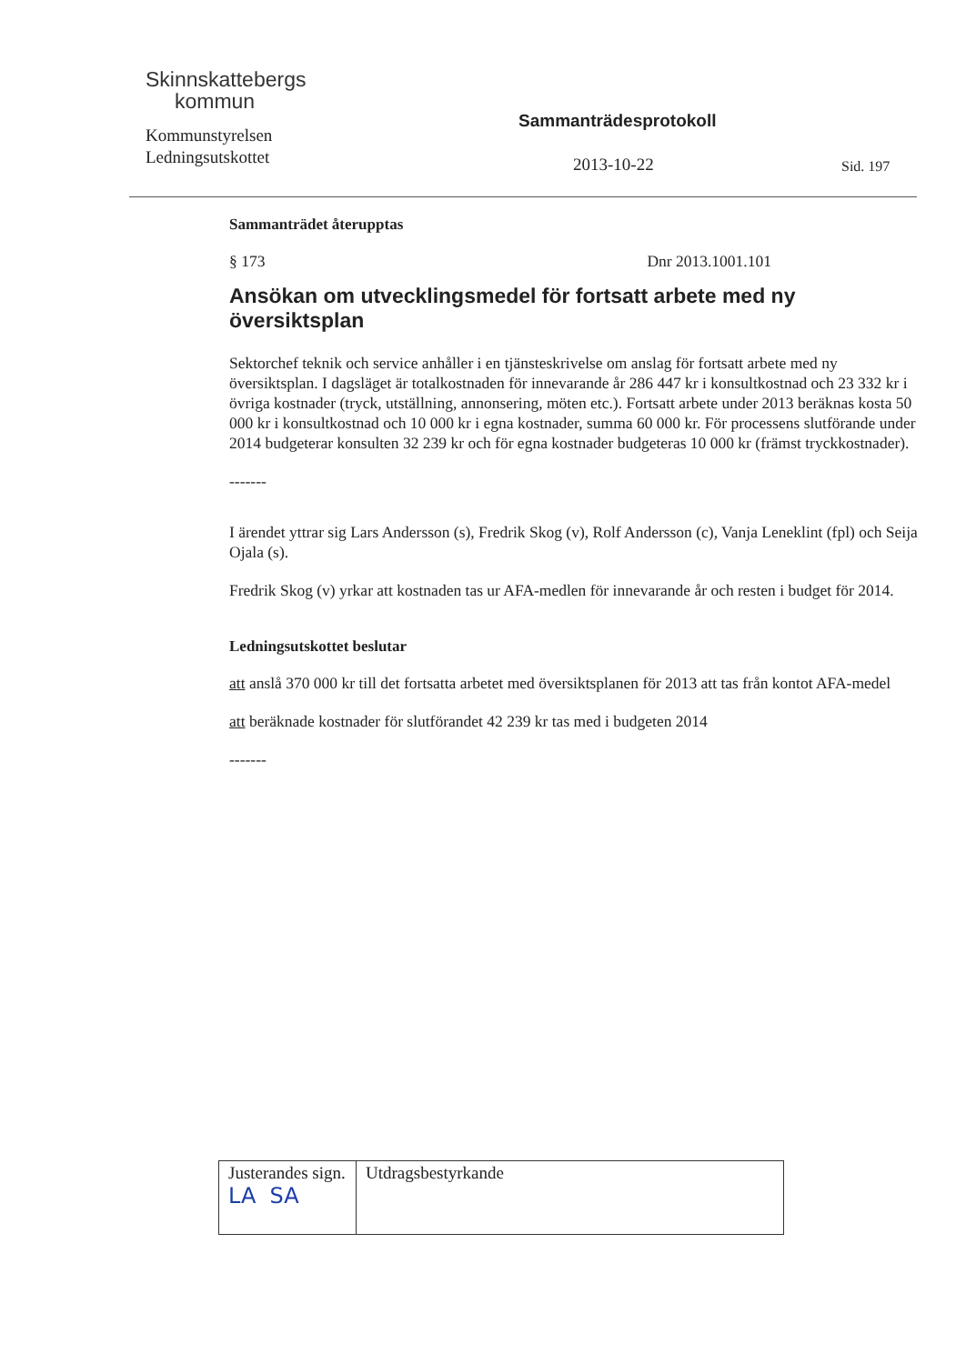Skinnskattebergs
kommun
Kommunstyrelsen
Ledningsutskottet
Sammanträdesprotokoll
2013-10-22 Sid. 197
Sammanträdet återupptas
§ 173 Dnr 2013.1001.101
Ansökan om utvecklingsmedel för fortsatt arbete med ny översiktsplan
Sektorchef teknik och service anhåller i en tjänsteskrivelse om anslag för fortsatt arbete med ny översiktsplan. I dagsläget är totalkostnaden för innevarande år 286 447 kr i konsultkostnad och 23 332 kr i övriga kostnader (tryck, utställning, annonsering, möten etc.). Fortsatt arbete under 2013 beräknas kosta 50 000 kr i konsultkostnad och 10 000 kr i egna kostnader, summa 60 000 kr. För processens slutförande under 2014 budgeterar konsulten 32 239 kr och för egna kostnader budgeteras 10 000 kr (främst tryckkostnader).
-------
I ärendet yttrar sig Lars Andersson (s), Fredrik Skog (v), Rolf Andersson (c), Vanja Leneklint (fpl) och Seija Ojala (s).
Fredrik Skog (v) yrkar att kostnaden tas ur AFA-medlen för innevarande år och resten i budget för 2014.
Ledningsutskottet beslutar
att anslå 370 000 kr till det fortsatta arbetet med översiktsplanen för 2013 att tas från kontot AFA-medel
att beräknade kostnader för slutförandet 42 239 kr tas med i budgeten 2014
-------
| Justerandes sign. LA SA | Utdragsbestyrkande |